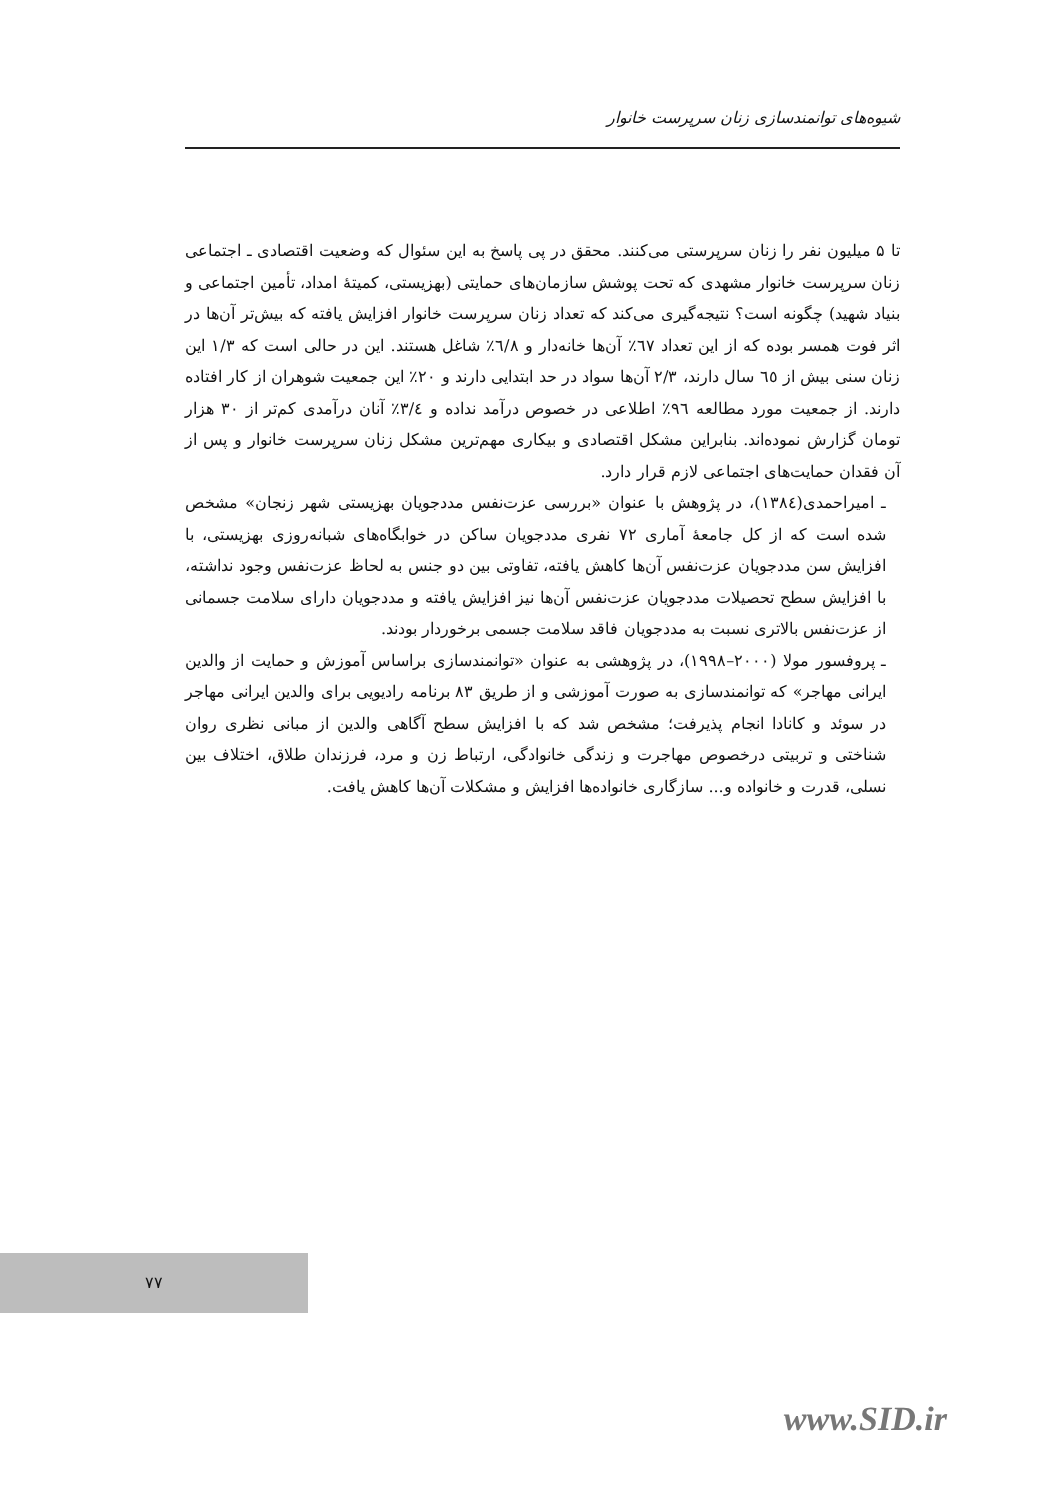شیوه‌های توانمندسازی زنان سرپرست خانوار
تا ۵ میلیون نفر را زنان سرپرستی می‌کنند. محقق در پی پاسخ به این سئوال که وضعیت اقتصادی ـ اجتماعی زنان سرپرست خانوار مشهدی که تحت پوشش سازمان‌های حمایتی (بهزیستی، کمیتهٔ امداد، تأمین اجتماعی و بنیاد شهید) چگونه است؟ نتیجه‌گیری می‌کند که تعداد زنان سرپرست خانوار افزایش یافته که بیش‌تر آن‌ها در اثر فوت همسر بوده که از این تعداد ٦٧٪ آن‌ها خانه‌دار و ٦/٨٪ شاغل هستند. این در حالی است که ۱/۳ این زنان سنی بیش از ٦٥ سال دارند، ۲/۳ آن‌ها سواد در حد ابتدایی دارند و ۲۰٪ این جمعیت شوهران از کار افتاده دارند. از جمعیت مورد مطالعه ۹٦٪ اطلاعی در خصوص درآمد نداده و ۳/٤٪ آنان درآمدی کم‌تر از ۳۰ هزار تومان گزارش نموده‌اند. بنابراین مشکل اقتصادی و بیکاری مهم‌ترین مشکل زنان سرپرست خانوار و پس از آن فقدان حمایت‌های اجتماعی لازم قرار دارد.
ـ امیراحمدی(۱۳۸٤)، در پژوهش با عنوان «بررسی عزت‌نفس مددجویان بهزیستی شهر زنجان» مشخص شده است که از کل جامعهٔ آماری ۷۲ نفری مددجویان ساکن در خوابگاه‌های شبانه‌روزی بهزیستی، با افزایش سن مددجویان عزت‌نفس آن‌ها کاهش یافته، تفاوتی بین دو جنس به لحاظ عزت‌نفس وجود نداشته، با افزایش سطح تحصیلات مددجویان عزت‌نفس آن‌ها نیز افزایش یافته و مددجویان دارای سلامت جسمانی از عزت‌نفس بالاتری نسبت به مددجویان فاقد سلامت جسمی برخوردار بودند.
ـ پروفسور مولا (۲۰۰۰–۱۹۹۸)، در پژوهشی به عنوان «توانمندسازی براساس آموزش و حمایت از والدین ایرانی مهاجر» که توانمندسازی به صورت آموزشی و از طریق ۸۳ برنامه رادیویی برای والدین ایرانی مهاجر در سوئد و کانادا انجام پذیرفت؛ مشخص شد که با افزایش سطح آگاهی والدین از مبانی نظری روان شناختی و تربیتی درخصوص مهاجرت و زندگی خانوادگی، ارتباط زن و مرد، فرزندان طلاق، اختلاف بین نسلی، قدرت و خانواده و... سازگاری خانواده‌ها افزایش و مشکلات آن‌ها کاهش یافت.
۷۷
www.SID.ir